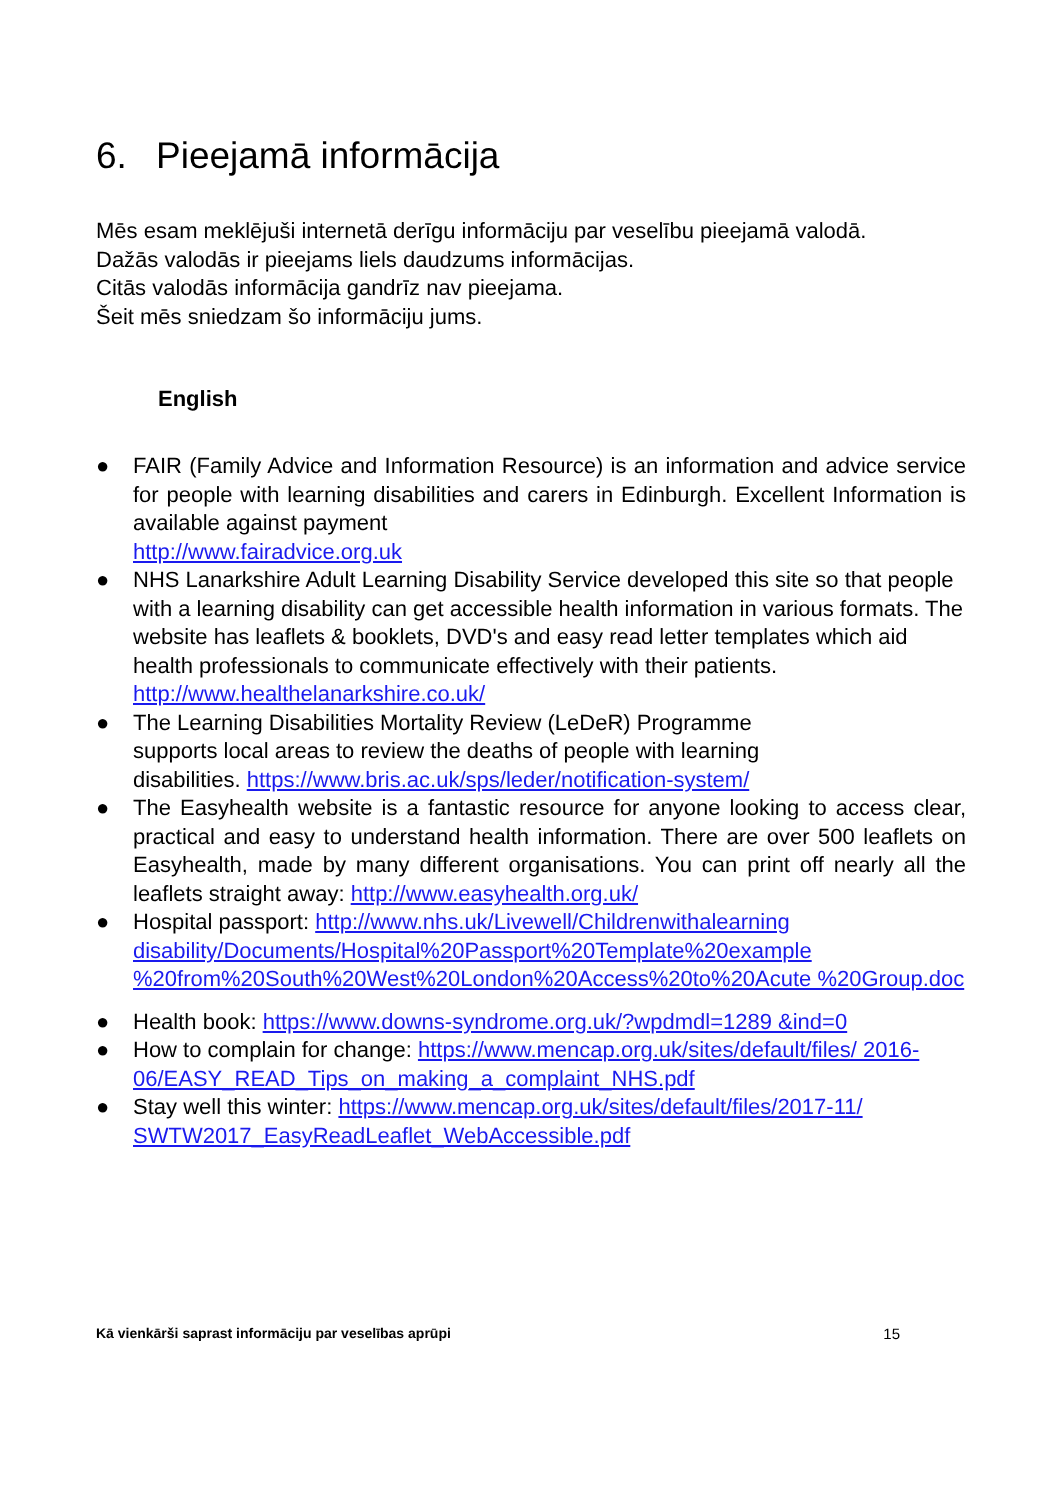6. Pieejamā informācija
Mēs esam meklējuši internetā derīgu informāciju par veselību pieejamā valodā.
Dažās valodās ir pieejams liels daudzums informācijas.
Citās valodās informācija gandrīz nav pieejama.
Šeit mēs sniedzam šo informāciju jums.
English
● FAIR (Family Advice and Information Resource) is an information and advice service for people with learning disabilities and carers in Edinburgh. Excellent Information is available against payment
http://www.fairadvice.org.uk
● NHS Lanarkshire Adult Learning Disability Service developed this site so that people with a learning disability can get accessible health information in various formats. The website has leaflets & booklets, DVD's and easy read letter templates which aid health professionals to communicate effectively with their patients.
http://www.healthelanarkshire.co.uk/
● The Learning Disabilities Mortality Review (LeDeR) Programme
supports local areas to review the deaths of people with learning
disabilities. https://www.bris.ac.uk/sps/leder/notification-system/
● The Easyhealth website is a fantastic resource for anyone looking to access clear, practical and easy to understand health information. There are over 500 leaflets on Easyhealth, made by many different organisations. You can print off nearly all the leaflets straight away: http://www.easyhealth.org.uk/
● Hospital passport: http://www.nhs.uk/Livewell/Childrenwithalearning disability/Documents/Hospital%20Passport%20Template%20example %20from%20South%20West%20London%20Access%20to%20Acute %20Group.doc
● Health book: https://www.downs-syndrome.org.uk/?wpdmdl=1289 &ind=0
● How to complain for change: https://www.mencap.org.uk/sites/default/files/ 2016-06/EASY_READ_Tips_on_making_a_complaint_NHS.pdf
● Stay well this winter: https://www.mencap.org.uk/sites/default/files/2017-11/ SWTW2017_EasyReadLeaflet_WebAccessible.pdf
Kā vienkārši saprast informāciju par veselības aprūpi 15